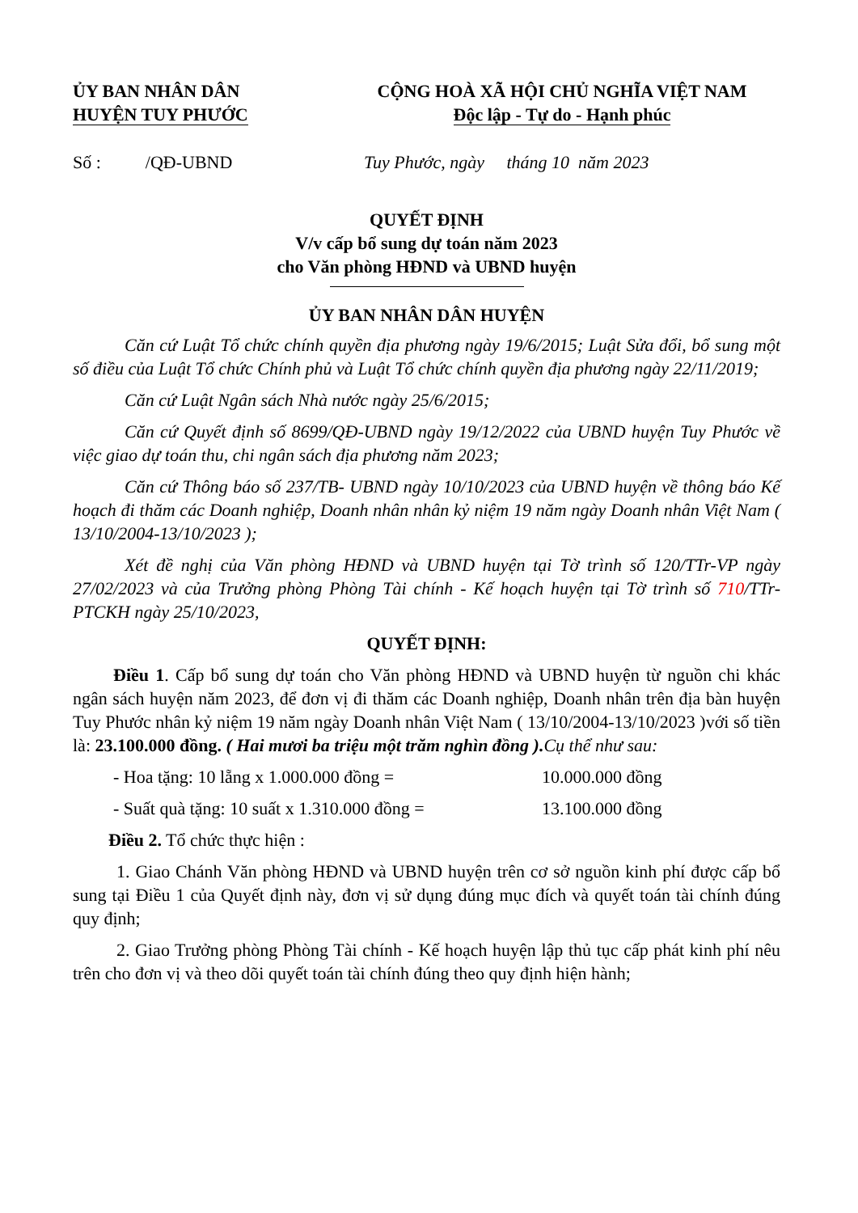ỦY BAN NHÂN DÂN
HUYỆN TUY PHƯỚC
CỘNG HOÀ XÃ HỘI CHỦ NGHĨA VIỆT NAM
Độc lập - Tự do - Hạnh phúc
Số : /QĐ-UBND Tuy Phước, ngày tháng 10 năm 2023
QUYẾT ĐỊNH
V/v cấp bổ sung dự toán năm 2023
cho Văn phòng HĐND và UBND huyện
ỦY BAN NHÂN DÂN HUYỆN
Căn cứ Luật Tổ chức chính quyền địa phương ngày 19/6/2015; Luật Sửa đổi, bổ sung một số điều của Luật Tổ chức Chính phủ và Luật Tổ chức chính quyền địa phương ngày 22/11/2019;
Căn cứ Luật Ngân sách Nhà nước ngày 25/6/2015;
Căn cứ Quyết định số 8699/QĐ-UBND ngày 19/12/2022 của UBND huyện Tuy Phước về việc giao dự toán thu, chi ngân sách địa phương năm 2023;
Căn cứ Thông báo số 237/TB- UBND ngày 10/10/2023 của UBND huyện về thông báo Kế hoạch đi thăm các Doanh nghiệp, Doanh nhân nhân kỷ niệm 19 năm ngày Doanh nhân Việt Nam ( 13/10/2004-13/10/2023 );
Xét đề nghị của Văn phòng HĐND và UBND huyện tại Tờ trình số 120/TTr-VP ngày 27/02/2023 và của Trưởng phòng Phòng Tài chính - Kế hoạch huyện tại Tờ trình số 710/TTr-PTCKH ngày 25/10/2023,
QUYẾT ĐỊNH:
Điều 1. Cấp bổ sung dự toán cho Văn phòng HĐND và UBND huyện từ nguồn chi khác ngân sách huyện năm 2023, để đơn vị đi thăm các Doanh nghiệp, Doanh nhân trên địa bàn huyện Tuy Phước nhân kỷ niệm 19 năm ngày Doanh nhân Việt Nam ( 13/10/2004-13/10/2023 )với số tiền là: 23.100.000 đồng. ( Hai mươi ba triệu một trăm nghìn đồng ). Cụ thể như sau:
- Hoa tặng: 10 lẵng x 1.000.000 đồng = 10.000.000 đồng
- Suất quà tặng: 10 suất x 1.310.000 đồng = 13.100.000 đồng
Điều 2. Tổ chức thực hiện :
1. Giao Chánh Văn phòng HĐND và UBND huyện trên cơ sở nguồn kinh phí được cấp bổ sung tại Điều 1 của Quyết định này, đơn vị sử dụng đúng mục đích và quyết toán tài chính đúng quy định;
2. Giao Trưởng phòng Phòng Tài chính - Kế hoạch huyện lập thủ tục cấp phát kinh phí nêu trên cho đơn vị và theo dõi quyết toán tài chính đúng theo quy định hiện hành;